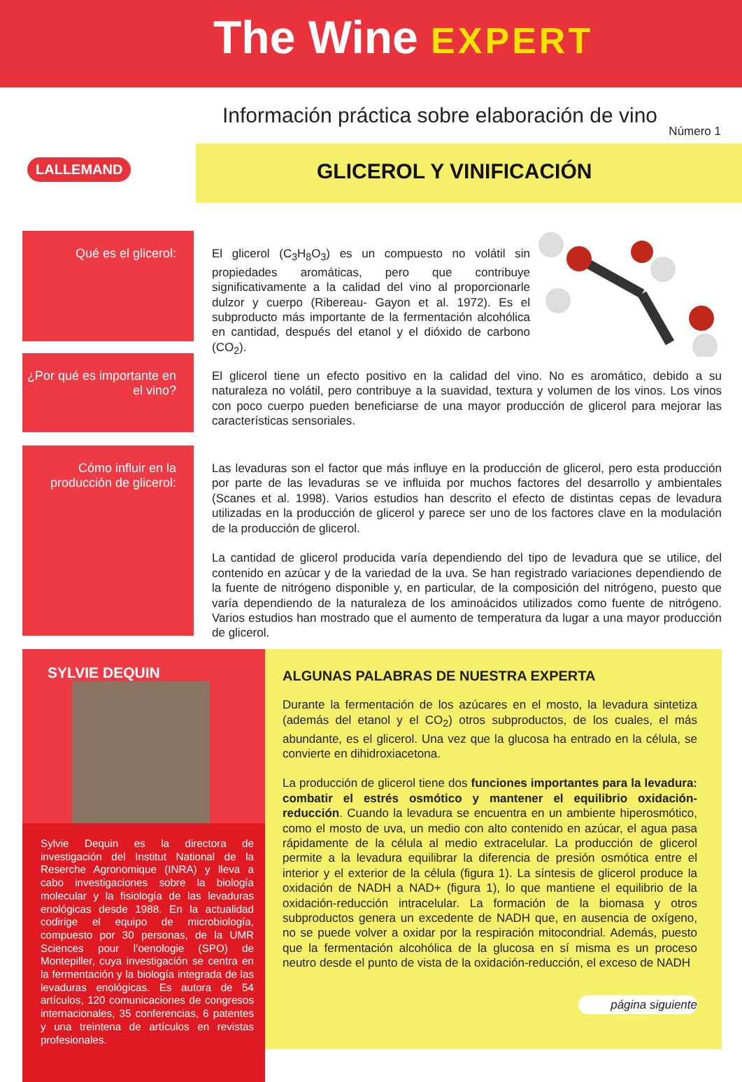The Wine EXPERT
Información práctica sobre elaboración de vino
Número 1
LALLEMAND GLICEROL Y VINIFICACIÓN
Qué es el glicerol: El glicerol (C<sub>3</sub>H<sub>8</sub>O<sub>3</sub>) es un compuesto no volátil sin propiedades aromáticas, pero que contribuye significativamente a la calidad del vino al proporcionarle dulzor y cuerpo (Ribereau- Gayon et al. 1972). Es el subproducto más importante de la fermentación alcohólica en cantidad, después del etanol y el dióxido de carbono (CO<sub>2</sub>).
¿Por qué es importante en el vino?
El glicerol tiene un efecto positivo en la calidad del vino. No es aromático, debido a su naturaleza no volátil, pero contribuye a la suavidad, textura y volumen de los vinos. Los vinos con poco cuerpo pueden beneficiarse de una mayor producción de glicerol para mejorar las características sensoriales.
Cómo influir en la producción de glicerol:
Las levaduras son el factor que más influye en la producción de glicerol, pero esta producción por parte de las levaduras se ve influida por muchos factores del desarrollo y ambientales (Scanes et al. 1998). Varios estudios han descrito el efecto de distintas cepas de levadura utilizadas en la producción de glicerol y parece ser uno de los factores clave en la modulación de la producción de glicerol.
La cantidad de glicerol producida varía dependiendo del tipo de levadura que se utilice, del contenido en azúcar y de la variedad de la uva. Se han registrado variaciones dependiendo de la fuente de nitrógeno disponible y, en particular, de la composición del nitrógeno, puesto que varía dependiendo de la naturaleza de los aminoácidos utilizados como fuente de nitrógeno. Varios estudios han mostrado que el aumento de temperatura da lugar a una mayor producción de glicerol.
SYLVIE DEQUIN
Sylvie Dequin es la directora de investigación del Institut National de la Reserche Agronomique (INRA) y lleva a cabo investigaciones sobre la biología molecular y la fisiología de las levaduras enológicas desde 1988. En la actualidad codirige el equipo de microbiología, compuesto por 30 personas, de la UMR Sciences pour l’oenologie (SPO) de Montepiller, cuya investigación se centra en la fermentación y la biología integrada de las levaduras enológicas. Es autora de 54 artículos, 120 comunicaciones de congresos internacionales, 35 conferencias, 6 patentes y una treintena de artículos en revistas profesionales.
ALGUNAS PALABRAS DE NUESTRA EXPERTA
Durante la fermentación de los azúcares en el mosto, la levadura sintetiza (además del etanol y el CO<sub>2</sub>) otros subproductos, de los cuales, el más abundante, es el glicerol. Una vez que la glucosa ha entrado en la célula, se convierte en dihidroxiacetona.
La producción de glicerol tiene dos funciones importantes para la levadura: combatir el estrés osmótico y mantener el equilibrio oxidación-reducción. Cuando la levadura se encuentra en un ambiente hiperosmótico, como el mosto de uva, un medio con alto contenido en azúcar, el agua pasa rápidamente de la célula al medio extracelular. La producción de glicerol permite a la levadura equilibrar la diferencia de presión osmótica entre el interior y el exterior de la célula (figura 1). La síntesis de glicerol produce la oxidación de NADH a NAD+ (figura 1), lo que mantiene el equilibrio de la oxidación-reducción intracelular. La formación de la biomasa y otros subproductos genera un excedente de NADH que, en ausencia de oxígeno, no se puede volver a oxidar por la respiración mitocondrial. Además, puesto que la fermentación alcohólica de la glucosa en sí misma es un proceso neutro desde el punto de vista de la oxidación-reducción, el exceso de NADH
página siguiente